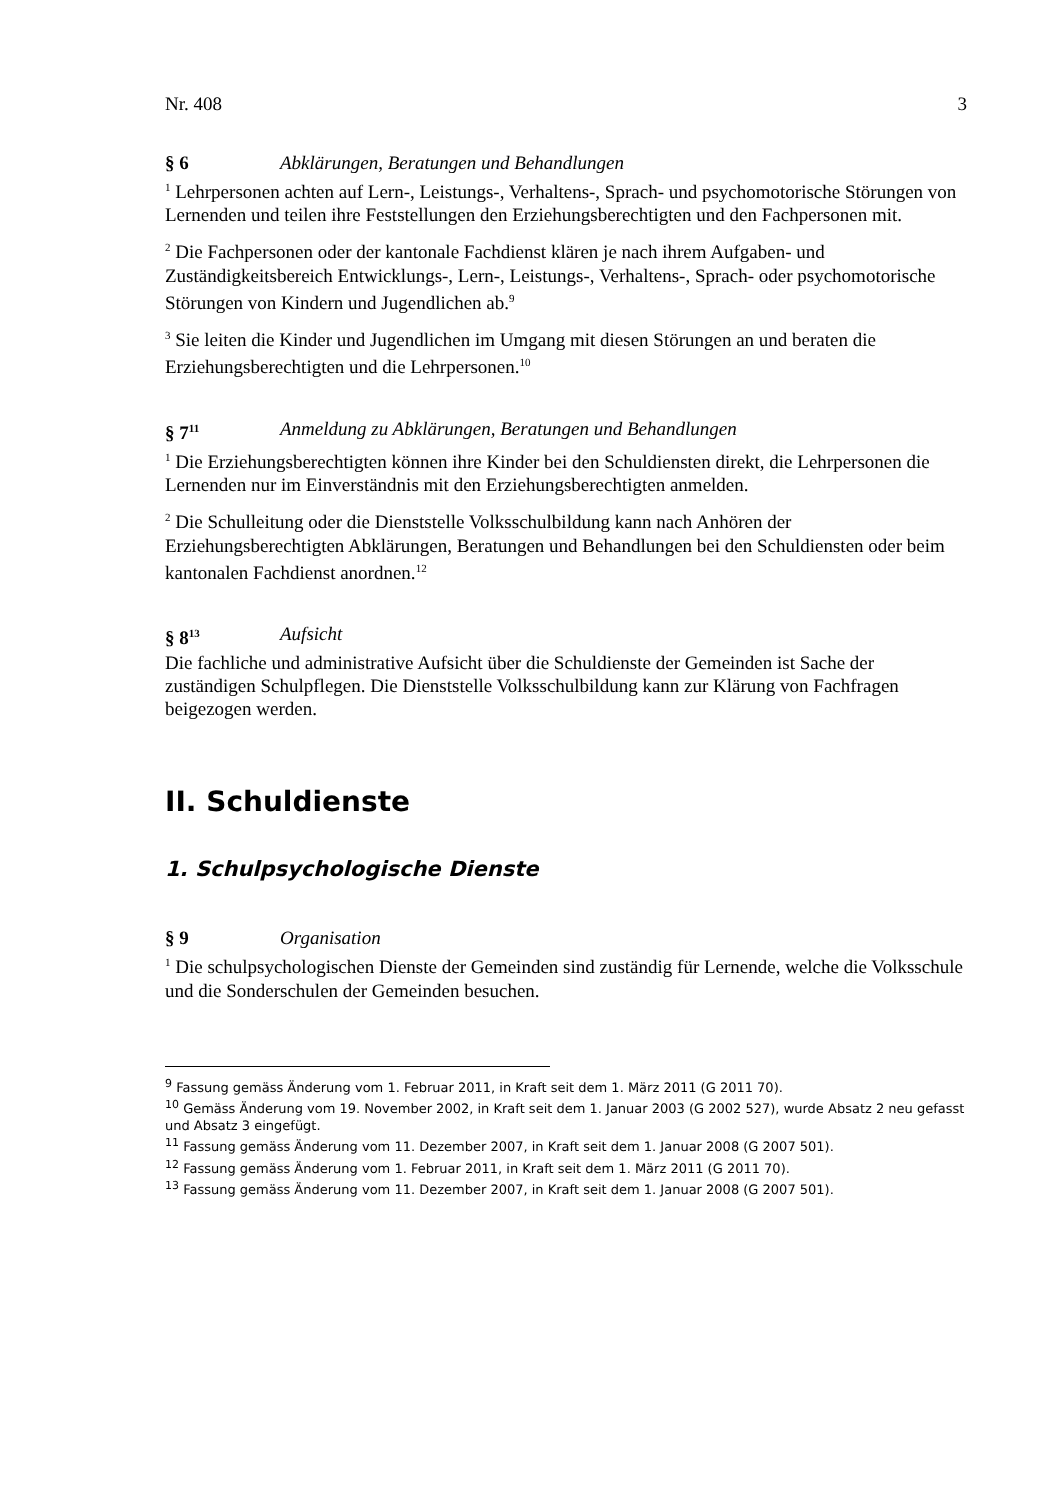Nr. 408 3
§ 6 Abklärungen, Beratungen und Behandlungen
<sup>1</sup> Lehrpersonen achten auf Lern-, Leistungs-, Verhaltens-, Sprach- und psychomotorische Störungen von Lernenden und teilen ihre Feststellungen den Erziehungsberechtigten und den Fachpersonen mit.
<sup>2</sup> Die Fachpersonen oder der kantonale Fachdienst klären je nach ihrem Aufgaben- und Zuständigkeitsbereich Entwicklungs-, Lern-, Leistungs-, Verhaltens-, Sprach- oder psychomotorische Störungen von Kindern und Jugendlichen ab.<sup>9</sup>
<sup>3</sup> Sie leiten die Kinder und Jugendlichen im Umgang mit diesen Störungen an und beraten die Erziehungsberechtigten und die Lehrpersonen.<sup>10</sup>
§ 7<sup>11</sup> Anmeldung zu Abklärungen, Beratungen und Behandlungen
<sup>1</sup> Die Erziehungsberechtigten können ihre Kinder bei den Schuldiensten direkt, die Lehrpersonen die Lernenden nur im Einverständnis mit den Erziehungsberechtigten anmelden.
<sup>2</sup> Die Schulleitung oder die Dienststelle Volksschulbildung kann nach Anhören der Erziehungsberechtigten Abklärungen, Beratungen und Behandlungen bei den Schuldiensten oder beim kantonalen Fachdienst anordnen.<sup>12</sup>
§ 8<sup>13</sup> Aufsicht
Die fachliche und administrative Aufsicht über die Schuldienste der Gemeinden ist Sache der zuständigen Schulpflegen. Die Dienststelle Volksschulbildung kann zur Klärung von Fachfragen beigezogen werden.
II. Schuldienste
1. Schulpsychologische Dienste
§ 9 Organisation
<sup>1</sup> Die schulpsychologischen Dienste der Gemeinden sind zuständig für Lernende, welche die Volksschule und die Sonderschulen der Gemeinden besuchen.
<sup>9</sup> Fassung gemäss Änderung vom 1. Februar 2011, in Kraft seit dem 1. März 2011 (G 2011 70).
<sup>10</sup> Gemäss Änderung vom 19. November 2002, in Kraft seit dem 1. Januar 2003 (G 2002 527), wurde Absatz 2 neu gefasst und Absatz 3 eingefügt.
<sup>11</sup> Fassung gemäss Änderung vom 11. Dezember 2007, in Kraft seit dem 1. Januar 2008 (G 2007 501).
<sup>12</sup> Fassung gemäss Änderung vom 1. Februar 2011, in Kraft seit dem 1. März 2011 (G 2011 70).
<sup>13</sup> Fassung gemäss Änderung vom 11. Dezember 2007, in Kraft seit dem 1. Januar 2008 (G 2007 501).